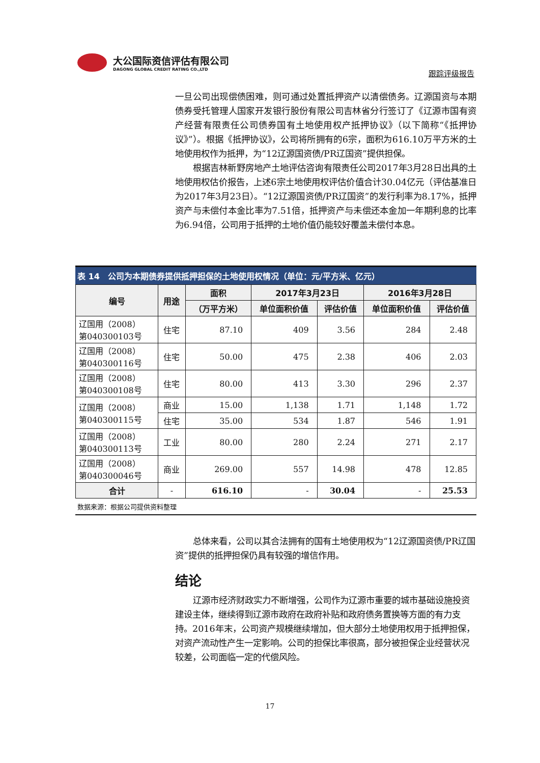大公国际资信评估有限公司
DAGONG GLOBAL CREDIT RATING CO.,LTD
跟踪评级报告
一旦公司出现偿债困难，则可通过处置抵押资产以清偿债务。辽源国资与本期债券受托管理人国家开发银行股份有限公司吉林省分行签订了《辽源市国有资产经营有限责任公司债券国有土地使用权产抵押协议》（以下简称“《抵押协议》”）。根据《抵押协议》，公司将所拥有的6宗，面积为616.10万平方米的土地使用权作为抵押，为“12辽源国资债/PR辽国资”提供担保。
根据吉林新野房地产土地评估咨询有限责任公司2017年3月28日出具的土地使用权估价报告，上述6宗土地使用权评估价值合计30.04亿元（评估基准日为2017年3月23日）。“12辽源国资债/PR辽国资”的发行利率为8.17%，抵押资产与未偿付本金比率为7.51倍，抵押资产与未偿还本金加一年期利息的比率为6.94倍，公司用于抵押的土地价值仍能较好覆盖未偿付本息。
表 14　公司为本期债券提供抵押担保的土地使用权情况（单位：元/平方米、亿元）
| 编号 | 用途 | 面积 | 2017年3月23日 | | 2016年3月28日 | |
| --- | --- | --- | --- | --- | --- | --- |
| | | （万平方米） | 单位面积价值 | 评估价值 | 单位面积价值 | 评估价值 |
| 辽国用（2008） 第040300103号 | 住宅 | 87.10 | 409 | 3.56 | 284 | 2.48 |
| 辽国用（2008） 第040300116号 | 住宅 | 50.00 | 475 | 2.38 | 406 | 2.03 |
| 辽国用（2008） 第040300108号 | 住宅 | 80.00 | 413 | 3.30 | 296 | 2.37 |
| 辽国用（2008） 第040300115号 | 商业 | 15.00 | 1,138 | 1.71 | 1,148 | 1.72 |
| | 住宅 | 35.00 | 534 | 1.87 | 546 | 1.91 |
| 辽国用（2008） 第040300113号 | 工业 | 80.00 | 280 | 2.24 | 271 | 2.17 |
| 辽国用（2008） 第040300046号 | 商业 | 269.00 | 557 | 14.98 | 478 | 12.85 |
| 合计 | - | 616.10 | - | 30.04 | - | 25.53 |
数据来源：根据公司提供资料整理
总体来看，公司以其合法拥有的国有土地使用权为“12辽源国资债/PR辽国资”提供的抵押担保仍具有较强的增信作用。
结论
辽源市经济财政实力不断增强，公司作为辽源市重要的城市基础设施投资建设主体，继续得到辽源市政府在政府补贴和政府债务置换等方面的有力支持。2016年末，公司资产规模继续增加，但大部分土地使用权用于抵押担保，对资产流动性产生一定影响。公司的担保比率很高，部分被担保企业经营状况较差，公司面临一定的代偿风险。
17